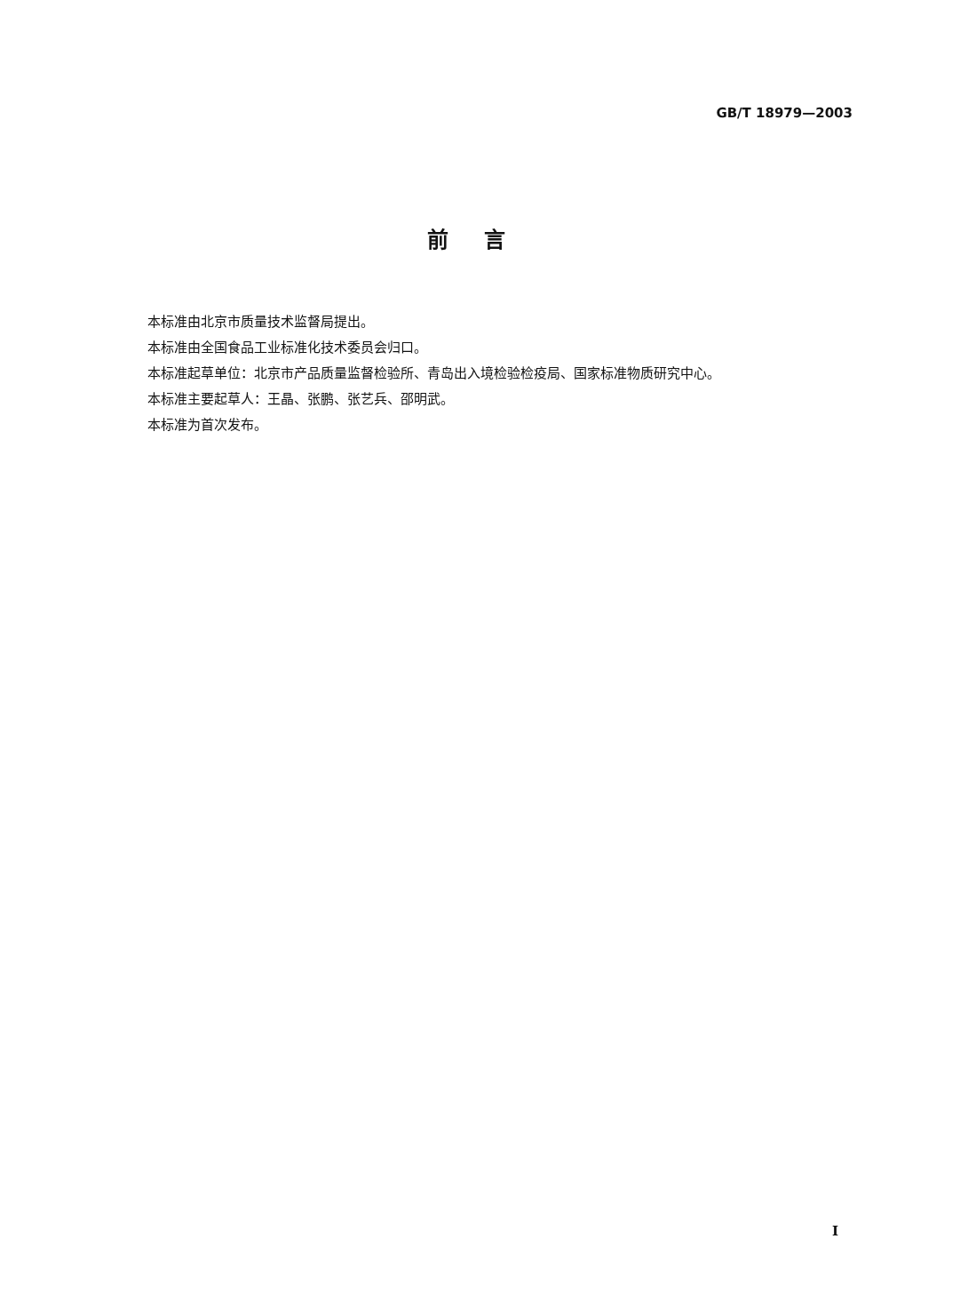GB/T 18979—2003
前言
本标准由北京市质量技术监督局提出。
本标准由全国食品工业标准化技术委员会归口。
本标准起草单位：北京市产品质量监督检验所、青岛出入境检验检疫局、国家标准物质研究中心。
本标准主要起草人：王晶、张鹏、张艺兵、邵明武。
本标准为首次发布。
I